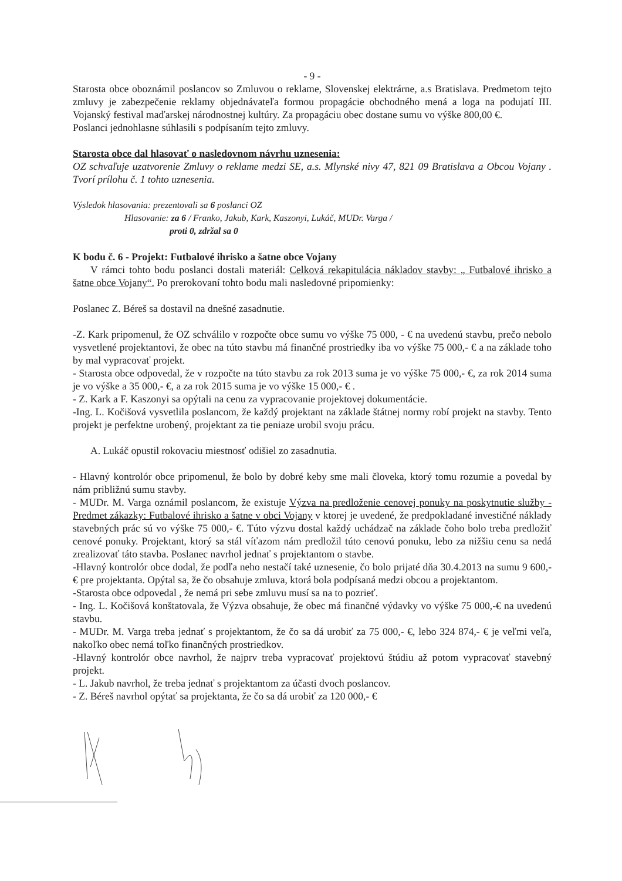- 9 -
Starosta obce oboznámil poslancov so Zmluvou o reklame, Slovenskej elektrárne, a.s Bratislava. Predmetom tejto zmluvy je zabezpečenie reklamy objednávateľa formou propagácie obchodného mená a loga na podujatí III. Vojanský festival maďarskej národnostnej kultúry. Za propagáciu obec dostane sumu vo výške 800,00 €.
Poslanci jednohlasne súhlasili s podpísaním tejto zmluvy.
Starosta obce dal hlasovať o nasledovnom návrhu uznesenia:
OZ schvaľuje uzatvorenie Zmluvy o reklame medzi SE, a.s. Mlynské nivy 47, 821 09 Bratislava a Obcou Vojany . Tvorí prílohu č. 1 tohto uznesenia.
Výsledok hlasovania: prezentovali sa 6 poslanci OZ
Hlasovanie: za 6 / Franko, Jakub, Kark, Kaszonyi, Lukáč, MUDr. Varga /
proti 0, zdržal sa 0
K bodu č. 6 - Projekt: Futbalové ihrisko a šatne obce Vojany
V rámci tohto bodu poslanci dostali materiál: Celková rekapitulácia nákladov stavby: „ Futbalové ihrisko a šatne obce Vojany“. Po prerokovaní tohto bodu mali nasledovné pripomienky:
Poslanec Z. Béreš sa dostavil na dnešné zasadnutie.
-Z. Kark pripomenul, že OZ schválilo v rozpočte obce sumu vo výške 75 000, - € na uvedenú stavbu, prečo nebolo vysvetlené projektantovi, že obec na túto stavbu má finančné prostriedky iba vo výške 75 000,- € a na základe toho by mal vypracovať projekt.
- Starosta obce odpovedal, že v rozpočte na túto stavbu za rok 2013 suma je vo výške 75 000,- €, za rok 2014 suma je vo výške a 35 000,- €, a za rok 2015 suma je vo výške 15 000,- € .
- Z. Kark a F. Kaszonyi sa opýtali na cenu za vypracovanie projektovej dokumentácie.
-Ing. L. Kočišová vysvetlila poslancom, že každý projektant na základe štátnej normy robí projekt na stavby. Tento projekt je perfektne urobený, projektant za tie peniaze urobil svoju prácu.
A. Lukáč opustil rokovaciu miestnosť odišiel zo zasadnutia.
- Hlavný kontrolór obce pripomenul, že bolo by dobré keby sme mali človeka, ktorý tomu rozumie a povedal by nám približnú sumu stavby.
- MUDr. M. Varga oznámil poslancom, že existuje Výzva na predloženie cenovej ponuky na poskytnutie služby - Predmet zákazky: Futbalové ihrisko a šatne v obci Vojany v ktorej je uvedené, že predpokladané investičné náklady stavebných prác sú vo výške 75 000,- €. Túto výzvu dostal každý uchádzač na základe čoho bolo treba predložiť cenové ponuky. Projektant, ktorý sa stál víťazom nám predložil túto cenovú ponuku, lebo za nižšiu cenu sa nedá zrealizovať táto stavba. Poslanec navrhol jednať s projektantom o stavbe.
-Hlavný kontrolór obce dodal, že podľa neho nestačí také uznesenie, čo bolo prijaté dňa 30.4.2013 na sumu 9 600,- € pre projektanta. Opýtal sa, že čo obsahuje zmluva, ktorá bola podpísaná medzi obcou a projektantom.
-Starosta obce odpovedal , že nemá pri sebe zmluvu musí sa na to pozrieť.
- Ing. L. Kočišová konštatovala, že Výzva obsahuje, že obec má finančné výdavky vo výške 75 000,-€ na uvedenú stavbu.
- MUDr. M. Varga treba jednať s projektantom, že čo sa dá urobiť za 75 000,- €, lebo 324 874,- € je veľmi veľa, nakoľko obec nemá toľko finančných prostriedkov.
-Hlavný kontrolór obce navrhol, že najprv treba vypracovať projektovú štúdiu až potom vypracovať stavebný projekt.
- L. Jakub navrhol, že treba jednať s projektantom za účasti dvoch poslancov.
- Z. Béreš navrhol opýtať sa projektanta, že čo sa dá urobiť za 120 000,- €